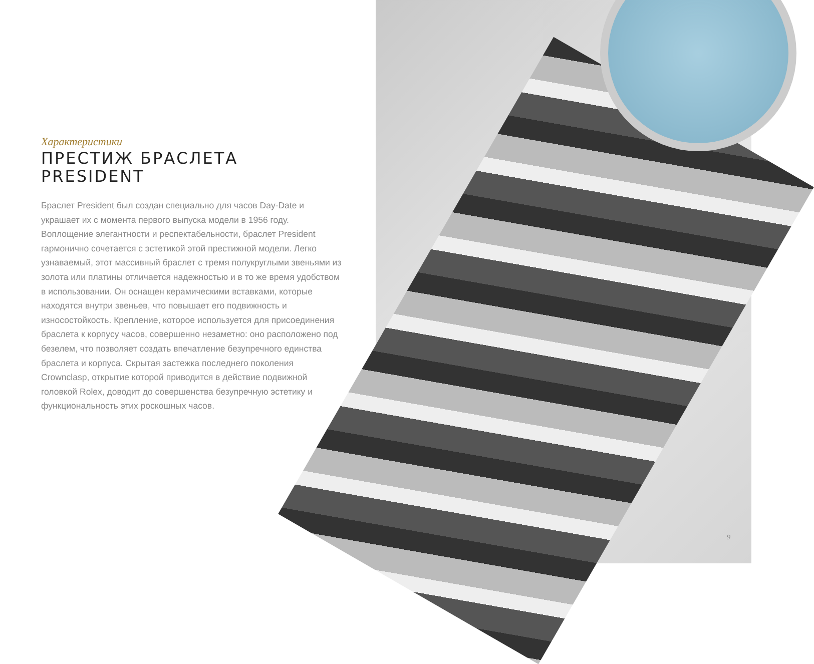Характеристики
ПРЕСТИЖ БРАСЛЕТА
PRESIDENT
Браслет President был создан специально для часов Day-Date и украшает их с момента первого выпуска модели в 1956 году. Воплощение элегантности и респектабельности, браслет President гармонично сочетается с эстетикой этой престижной модели. Легко узнаваемый, этот массивный браслет с тремя полукруглыми звеньями из золота или платины отличается надежностью и в то же время удобством в использовании. Он оснащен керамическими вставками, которые находятся внутри звеньев, что повышает его подвижность и износостойкость. Крепление, которое используется для присоединения браслета к корпусу часов, совершенно незаметно: оно расположено под безелем, что позволяет создать впечатление безупречного единства браслета и корпуса. Скрытая застежка последнего поколения Crownclasp, открытие которой приводится в действие подвижной головкой Rolex, доводит до совершенства безупречную эстетику и функциональность этих роскошных часов.
9